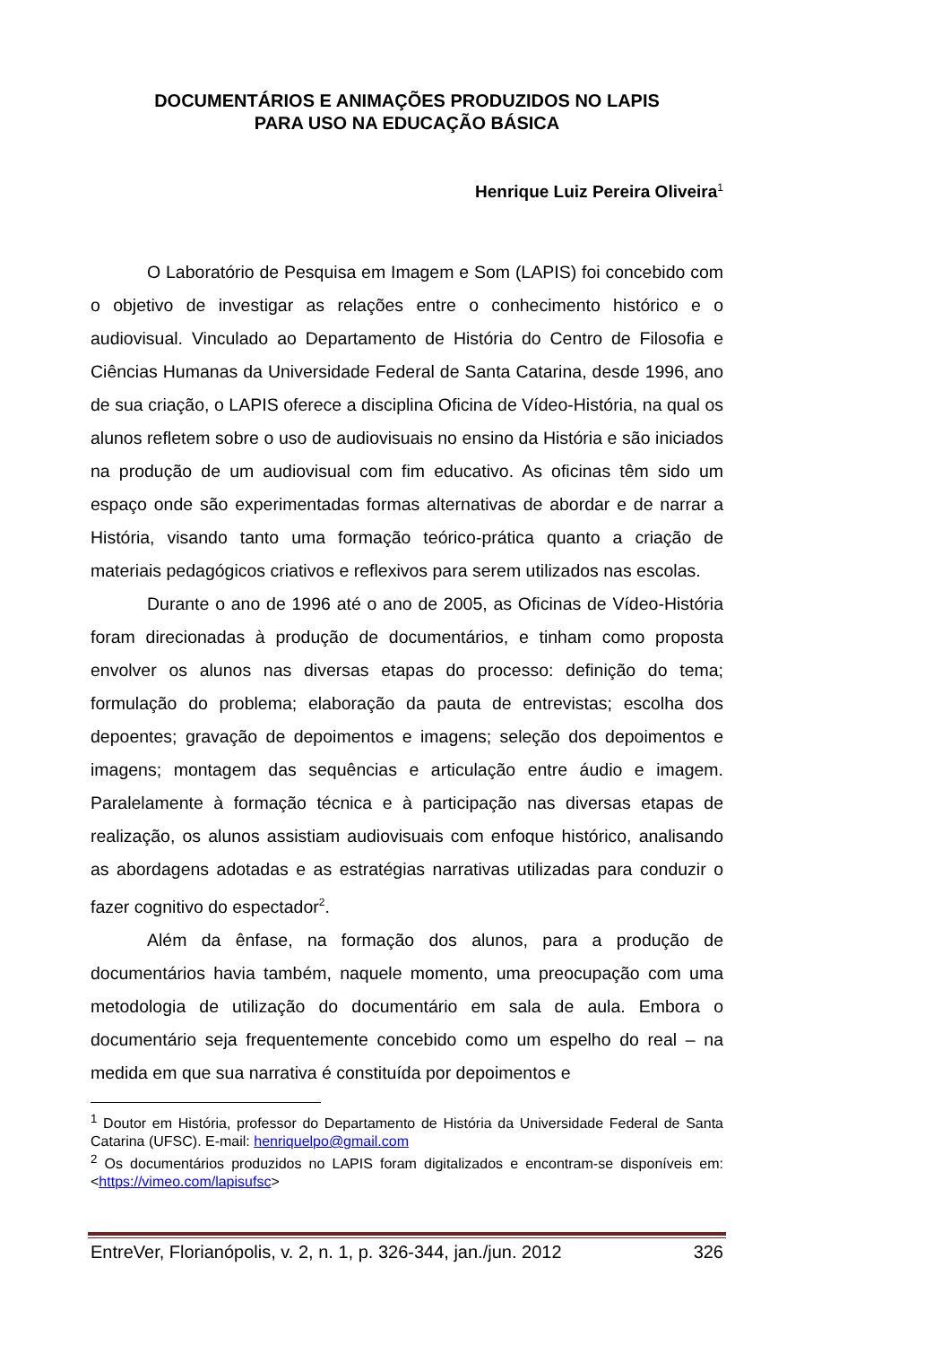DOCUMENTÁRIOS E ANIMAÇÕES PRODUZIDOS NO LAPIS
PARA USO NA EDUCAÇÃO BÁSICA
Henrique Luiz Pereira Oliveira<sup>1</sup>
O Laboratório de Pesquisa em Imagem e Som (LAPIS) foi concebido com o objetivo de investigar as relações entre o conhecimento histórico e o audiovisual. Vinculado ao Departamento de História do Centro de Filosofia e Ciências Humanas da Universidade Federal de Santa Catarina, desde 1996, ano de sua criação, o LAPIS oferece a disciplina Oficina de Vídeo-História, na qual os alunos refletem sobre o uso de audiovisuais no ensino da História e são iniciados na produção de um audiovisual com fim educativo. As oficinas têm sido um espaço onde são experimentadas formas alternativas de abordar e de narrar a História, visando tanto uma formação teórico-prática quanto a criação de materiais pedagógicos criativos e reflexivos para serem utilizados nas escolas.
Durante o ano de 1996 até o ano de 2005, as Oficinas de Vídeo-História foram direcionadas à produção de documentários, e tinham como proposta envolver os alunos nas diversas etapas do processo: definição do tema; formulação do problema; elaboração da pauta de entrevistas; escolha dos depoentes; gravação de depoimentos e imagens; seleção dos depoimentos e imagens; montagem das sequências e articulação entre áudio e imagem. Paralelamente à formação técnica e à participação nas diversas etapas de realização, os alunos assistiam audiovisuais com enfoque histórico, analisando as abordagens adotadas e as estratégias narrativas utilizadas para conduzir o fazer cognitivo do espectador<sup>2</sup>.
Além da ênfase, na formação dos alunos, para a produção de documentários havia também, naquele momento, uma preocupação com uma metodologia de utilização do documentário em sala de aula. Embora o documentário seja frequentemente concebido como um espelho do real – na medida em que sua narrativa é constituída por depoimentos e
<sup>1</sup> Doutor em História, professor do Departamento de História da Universidade Federal de Santa Catarina (UFSC). E-mail: henriquelpo@gmail.com
<sup>2</sup> Os documentários produzidos no LAPIS foram digitalizados e encontram-se disponíveis em: <https://vimeo.com/lapisufsc>
EntreVer, Florianópolis, v. 2, n. 1, p. 326-344, jan./jun. 2012 326